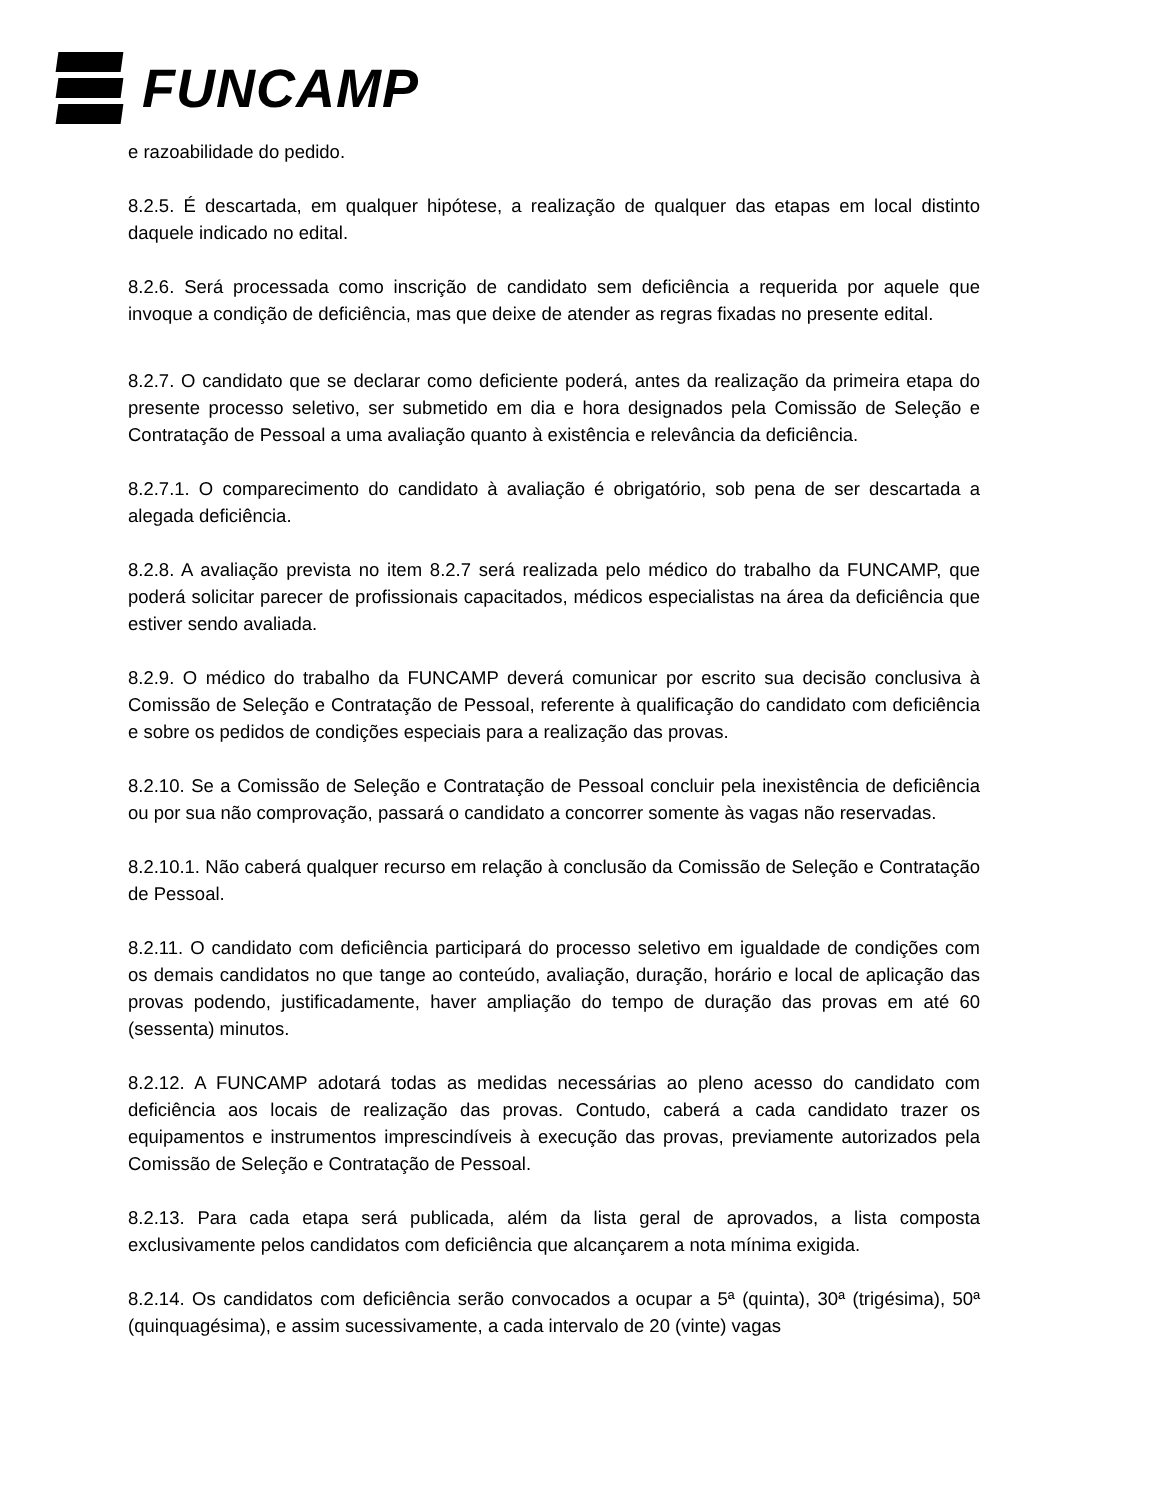FUNCAMP
e razoabilidade do pedido.
8.2.5. É descartada, em qualquer hipótese, a realização de qualquer das etapas em local distinto daquele indicado no edital.
8.2.6. Será processada como inscrição de candidato sem deficiência a requerida por aquele que invoque a condição de deficiência, mas que deixe de atender as regras fixadas no presente edital.
8.2.7. O candidato que se declarar como deficiente poderá, antes da realização da primeira etapa do presente processo seletivo, ser submetido em dia e hora designados pela Comissão de Seleção e Contratação de Pessoal a uma avaliação quanto à existência e relevância da deficiência.
8.2.7.1. O comparecimento do candidato à avaliação é obrigatório, sob pena de ser descartada a alegada deficiência.
8.2.8. A avaliação prevista no item 8.2.7 será realizada pelo médico do trabalho da FUNCAMP, que poderá solicitar parecer de profissionais capacitados, médicos especialistas na área da deficiência que estiver sendo avaliada.
8.2.9. O médico do trabalho da FUNCAMP deverá comunicar por escrito sua decisão conclusiva à Comissão de Seleção e Contratação de Pessoal, referente à qualificação do candidato com deficiência e sobre os pedidos de condições especiais para a realização das provas.
8.2.10. Se a Comissão de Seleção e Contratação de Pessoal concluir pela inexistência de deficiência ou por sua não comprovação, passará o candidato a concorrer somente às vagas não reservadas.
8.2.10.1. Não caberá qualquer recurso em relação à conclusão da Comissão de Seleção e Contratação de Pessoal.
8.2.11. O candidato com deficiência participará do processo seletivo em igualdade de condições com os demais candidatos no que tange ao conteúdo, avaliação, duração, horário e local de aplicação das provas podendo, justificadamente, haver ampliação do tempo de duração das provas em até 60 (sessenta) minutos.
8.2.12. A FUNCAMP adotará todas as medidas necessárias ao pleno acesso do candidato com deficiência aos locais de realização das provas. Contudo, caberá a cada candidato trazer os equipamentos e instrumentos imprescindíveis à execução das provas, previamente autorizados pela Comissão de Seleção e Contratação de Pessoal.
8.2.13. Para cada etapa será publicada, além da lista geral de aprovados, a lista composta exclusivamente pelos candidatos com deficiência que alcançarem a nota mínima exigida.
8.2.14. Os candidatos com deficiência serão convocados a ocupar a 5ª (quinta), 30ª (trigésima), 50ª (quinquagésima), e assim sucessivamente, a cada intervalo de 20 (vinte) vagas